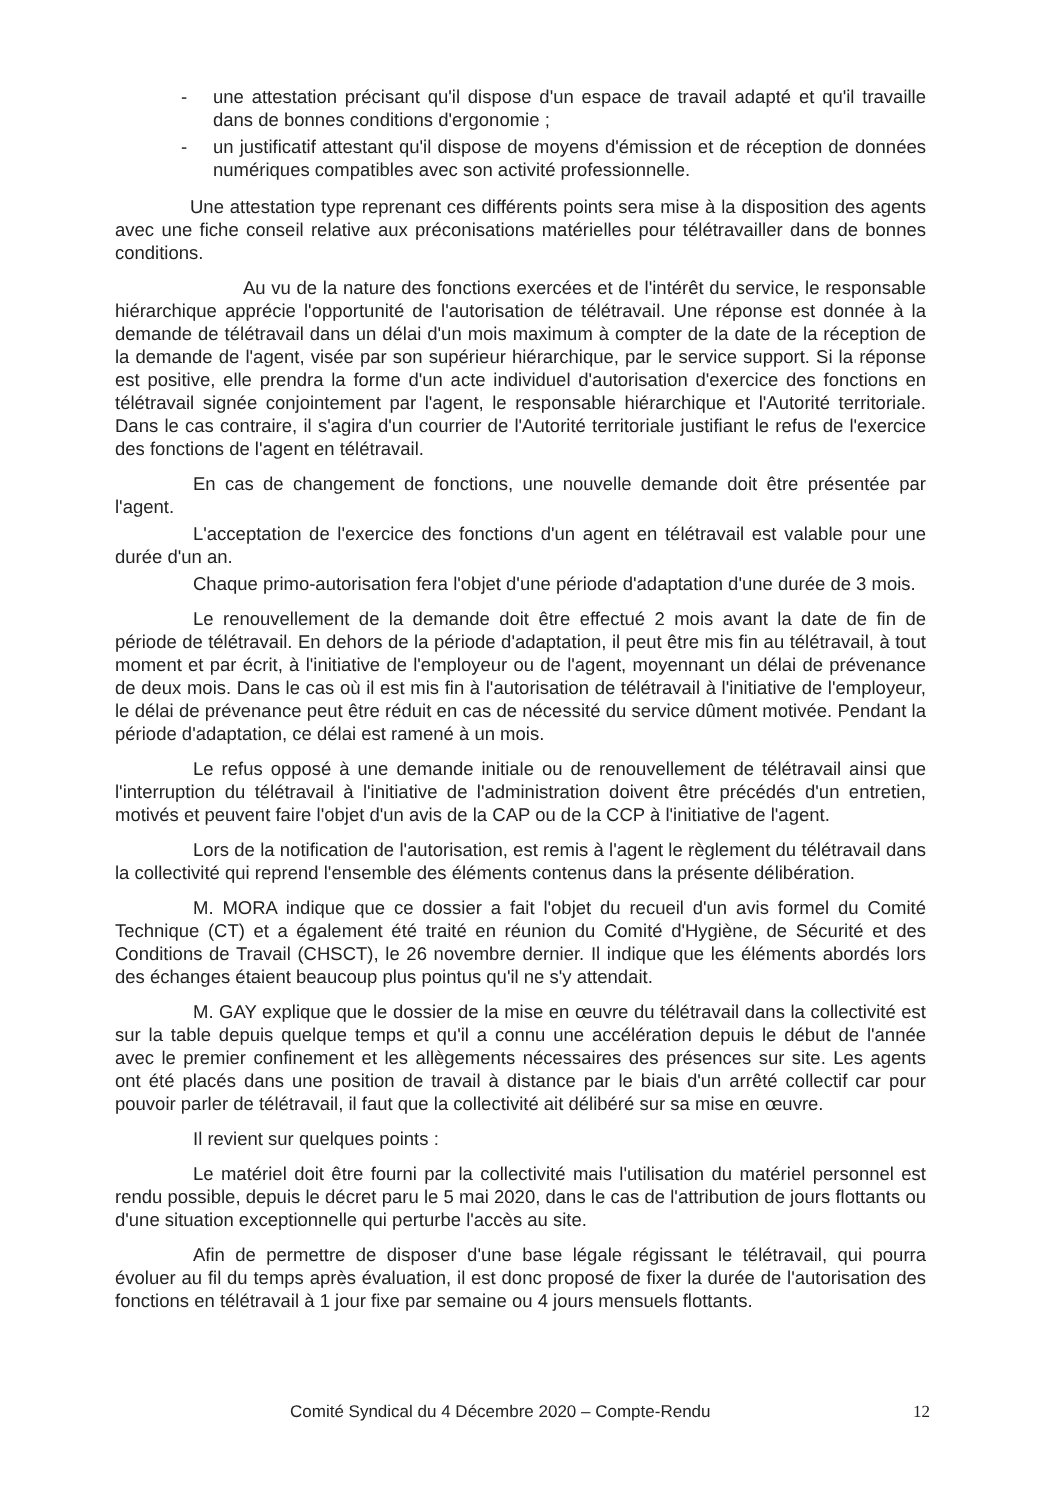- une attestation précisant qu'il dispose d'un espace de travail adapté et qu'il travaille dans de bonnes conditions d'ergonomie ;
- un justificatif attestant qu'il dispose de moyens d'émission et de réception de données numériques compatibles avec son activité professionnelle.
Une attestation type reprenant ces différents points sera mise à la disposition des agents avec une fiche conseil relative aux préconisations matérielles pour télétravailler dans de bonnes conditions.
Au vu de la nature des fonctions exercées et de l'intérêt du service, le responsable hiérarchique apprécie l'opportunité de l'autorisation de télétravail. Une réponse est donnée à la demande de télétravail dans un délai d'un mois maximum à compter de la date de la réception de la demande de l'agent, visée par son supérieur hiérarchique, par le service support. Si la réponse est positive, elle prendra la forme d'un acte individuel d'autorisation d'exercice des fonctions en télétravail signée conjointement par l'agent, le responsable hiérarchique et l'Autorité territoriale. Dans le cas contraire, il s'agira d'un courrier de l'Autorité territoriale justifiant le refus de l'exercice des fonctions de l'agent en télétravail.
En cas de changement de fonctions, une nouvelle demande doit être présentée par l'agent.
L'acceptation de l'exercice des fonctions d'un agent en télétravail est valable pour une durée d'un an.
Chaque primo-autorisation fera l'objet d'une période d'adaptation d'une durée de 3 mois.
Le renouvellement de la demande doit être effectué 2 mois avant la date de fin de période de télétravail. En dehors de la période d'adaptation, il peut être mis fin au télétravail, à tout moment et par écrit, à l'initiative de l'employeur ou de l'agent, moyennant un délai de prévenance de deux mois. Dans le cas où il est mis fin à l'autorisation de télétravail à l'initiative de l'employeur, le délai de prévenance peut être réduit en cas de nécessité du service dûment motivée. Pendant la période d'adaptation, ce délai est ramené à un mois.
Le refus opposé à une demande initiale ou de renouvellement de télétravail ainsi que l'interruption du télétravail à l'initiative de l'administration doivent être précédés d'un entretien, motivés et peuvent faire l'objet d'un avis de la CAP ou de la CCP à l'initiative de l'agent.
Lors de la notification de l'autorisation, est remis à l'agent le règlement du télétravail dans la collectivité qui reprend l'ensemble des éléments contenus dans la présente délibération.
M. MORA indique que ce dossier a fait l'objet du recueil d'un avis formel du Comité Technique (CT) et a également été traité en réunion du Comité d'Hygiène, de Sécurité et des Conditions de Travail (CHSCT), le 26 novembre dernier. Il indique que les éléments abordés lors des échanges étaient beaucoup plus pointus qu'il ne s'y attendait.
M. GAY explique que le dossier de la mise en œuvre du télétravail dans la collectivité est sur la table depuis quelque temps et qu'il a connu une accélération depuis le début de l'année avec le premier confinement et les allègements nécessaires des présences sur site. Les agents ont été placés dans une position de travail à distance par le biais d'un arrêté collectif car pour pouvoir parler de télétravail, il faut que la collectivité ait délibéré sur sa mise en œuvre.
Il revient sur quelques points :
Le matériel doit être fourni par la collectivité mais l'utilisation du matériel personnel est rendu possible, depuis le décret paru le 5 mai 2020, dans le cas de l'attribution de jours flottants ou d'une situation exceptionnelle qui perturbe l'accès au site.
Afin de permettre de disposer d'une base légale régissant le télétravail, qui pourra évoluer au fil du temps après évaluation, il est donc proposé de fixer la durée de l'autorisation des fonctions en télétravail à 1 jour fixe par semaine ou 4 jours mensuels flottants.
Comité Syndical du 4 Décembre 2020 – Compte-Rendu 12